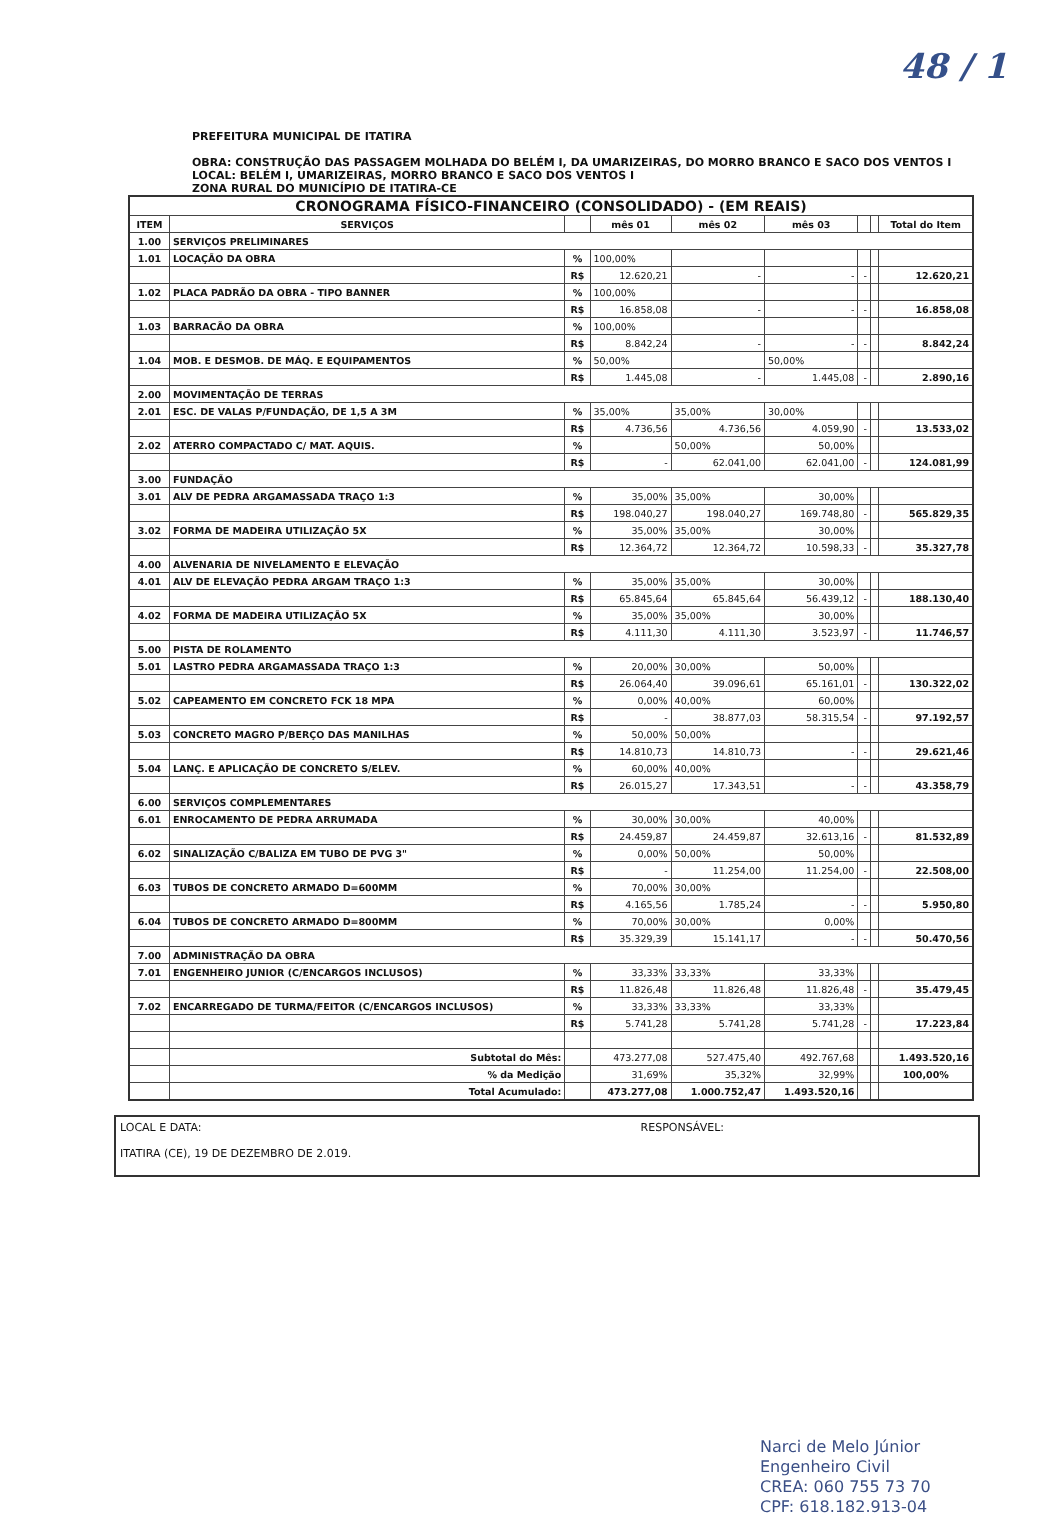48 / 1
PREFEITURA MUNICIPAL DE ITATIRA
OBRA: CONSTRUÇÃO DAS PASSAGEM MOLHADA DO BELÉM I, DA UMARIZEIRAS, DO MORRO BRANCO E SACO DOS VENTOS I
LOCAL: BELÉM I, UMARIZEIRAS, MORRO BRANCO E SACO DOS VENTOS I
ZONA RURAL DO MUNICÍPIO DE ITATIRA-CE
| CRONOGRAMA FÍSICO-FINANCEIRO (CONSOLIDADO) - (EM REAIS) | | | | | | | | |
| ITEM | SERVIÇOS | | mês 01 | mês 02 | mês 03 | | | Total do Item |
| 1.00 | SERVIÇOS PRELIMINARES | | | | | | | |
| 1.01 | LOCAÇÃO DA OBRA | % | 100,00% | | | | | |
| | | R$ | 12.620,21 | - | - | - | | 12.620,21 |
| 1.02 | PLACA PADRÃO DA OBRA - TIPO BANNER | % | 100,00% | | | | | |
| | | R$ | 16.858,08 | - | - | - | | 16.858,08 |
| 1.03 | BARRACÃO DA OBRA | % | 100,00% | | | | | |
| | | R$ | 8.842,24 | - | - | - | | 8.842,24 |
| 1.04 | MOB. E DESMOB. DE MÁQ. E EQUIPAMENTOS | % | 50,00% | | 50,00% | | | |
| | | R$ | 1.445,08 | - | 1.445,08 | - | | 2.890,16 |
| 2.00 | MOVIMENTAÇÃO DE TERRAS | | | | | | | |
| 2.01 | ESC. DE VALAS P/FUNDAÇÃO, DE 1,5 A 3M | % | 35,00% | 35,00% | 30,00% | | | |
| | | R$ | 4.736,56 | 4.736,56 | 4.059,90 | - | | 13.533,02 |
| 2.02 | ATERRO COMPACTADO C/ MAT. AQUIS. | % | | 50,00% | 50,00% | | | |
| | | R$ | - | 62.041,00 | 62.041,00 | - | | 124.081,99 |
| 3.00 | FUNDAÇÃO | | | | | | | |
| 3.01 | ALV DE PEDRA ARGAMASSADA TRAÇO 1:3 | % | 35,00% | 35,00% | 30,00% | | | |
| | | R$ | 198.040,27 | 198.040,27 | 169.748,80 | - | | 565.829,35 |
| 3.02 | FORMA DE MADEIRA UTILIZAÇÃO 5X | % | 35,00% | 35,00% | 30,00% | | | |
| | | R$ | 12.364,72 | 12.364,72 | 10.598,33 | - | | 35.327,78 |
| 4.00 | ALVENARIA DE NIVELAMENTO E ELEVAÇÃO | | | | | | | |
| 4.01 | ALV DE ELEVAÇÃO PEDRA ARGAM TRAÇO 1:3 | % | 35,00% | 35,00% | 30,00% | | | |
| | | R$ | 65.845,64 | 65.845,64 | 56.439,12 | - | | 188.130,40 |
| 4.02 | FORMA DE MADEIRA UTILIZAÇÃO 5X | % | 35,00% | 35,00% | 30,00% | | | |
| | | R$ | 4.111,30 | 4.111,30 | 3.523,97 | - | | 11.746,57 |
| 5.00 | PISTA DE ROLAMENTO | | | | | | | |
| 5.01 | LASTRO PEDRA ARGAMASSADA TRAÇO 1:3 | % | 20,00% | 30,00% | 50,00% | | | |
| | | R$ | 26.064,40 | 39.096,61 | 65.161,01 | - | | 130.322,02 |
| 5.02 | CAPEAMENTO EM CONCRETO FCK 18 MPA | % | 0,00% | 40,00% | 60,00% | | | |
| | | R$ | - | 38.877,03 | 58.315,54 | - | | 97.192,57 |
| 5.03 | CONCRETO MAGRO P/BERÇO DAS MANILHAS | % | 50,00% | 50,00% | | | | |
| | | R$ | 14.810,73 | 14.810,73 | - | - | | 29.621,46 |
| 5.04 | LANÇ. E APLICAÇÃO DE CONCRETO S/ELEV. | % | 60,00% | 40,00% | | | | |
| | | R$ | 26.015,27 | 17.343,51 | - | - | | 43.358,79 |
| 6.00 | SERVIÇOS COMPLEMENTARES | | | | | | | |
| 6.01 | ENROCAMENTO DE PEDRA ARRUMADA | % | 30,00% | 30,00% | 40,00% | | | |
| | | R$ | 24.459,87 | 24.459,87 | 32.613,16 | - | | 81.532,89 |
| 6.02 | SINALIZAÇÃO C/BALIZA EM TUBO DE PVG 3" | % | 0,00% | 50,00% | 50,00% | | | |
| | | R$ | - | 11.254,00 | 11.254,00 | - | | 22.508,00 |
| 6.03 | TUBOS DE CONCRETO ARMADO D=600MM | % | 70,00% | 30,00% | | | | |
| | | R$ | 4.165,56 | 1.785,24 | - | - | | 5.950,80 |
| 6.04 | TUBOS DE CONCRETO ARMADO D=800MM | % | 70,00% | 30,00% | 0,00% | | | |
| | | R$ | 35.329,39 | 15.141,17 | - | - | | 50.470,56 |
| 7.00 | ADMINISTRAÇÃO DA OBRA | | | | | | | |
| 7.01 | ENGENHEIRO JUNIOR (C/ENCARGOS INCLUSOS) | % | 33,33% | 33,33% | 33,33% | | | |
| | | R$ | 11.826,48 | 11.826,48 | 11.826,48 | - | | 35.479,45 |
| 7.02 | ENCARREGADO DE TURMA/FEITOR (C/ENCARGOS INCLUSOS) | % | 33,33% | 33,33% | 33,33% | | | |
| | | R$ | 5.741,28 | 5.741,28 | 5.741,28 | - | | 17.223,84 |
| | Subtotal do Mês: | | 473.277,08 | 527.475,40 | 492.767,68 | | | 1.493.520,16 |
| | % da Medição | | 31,69% | 35,32% | 32,99% | | | 100,00% |
| | Total Acumulado: | | 473.277,08 | 1.000.752,47 | 1.493.520,16 | | | |
LOCAL E DATA:
ITATIRA (CE), 19 DE DEZEMBRO DE 2.019.
RESPONSÁVEL:
Narci de Melo Júnior
Engenheiro Civil
CREA: 060 755 73 70
CPF: 618.182.913-04